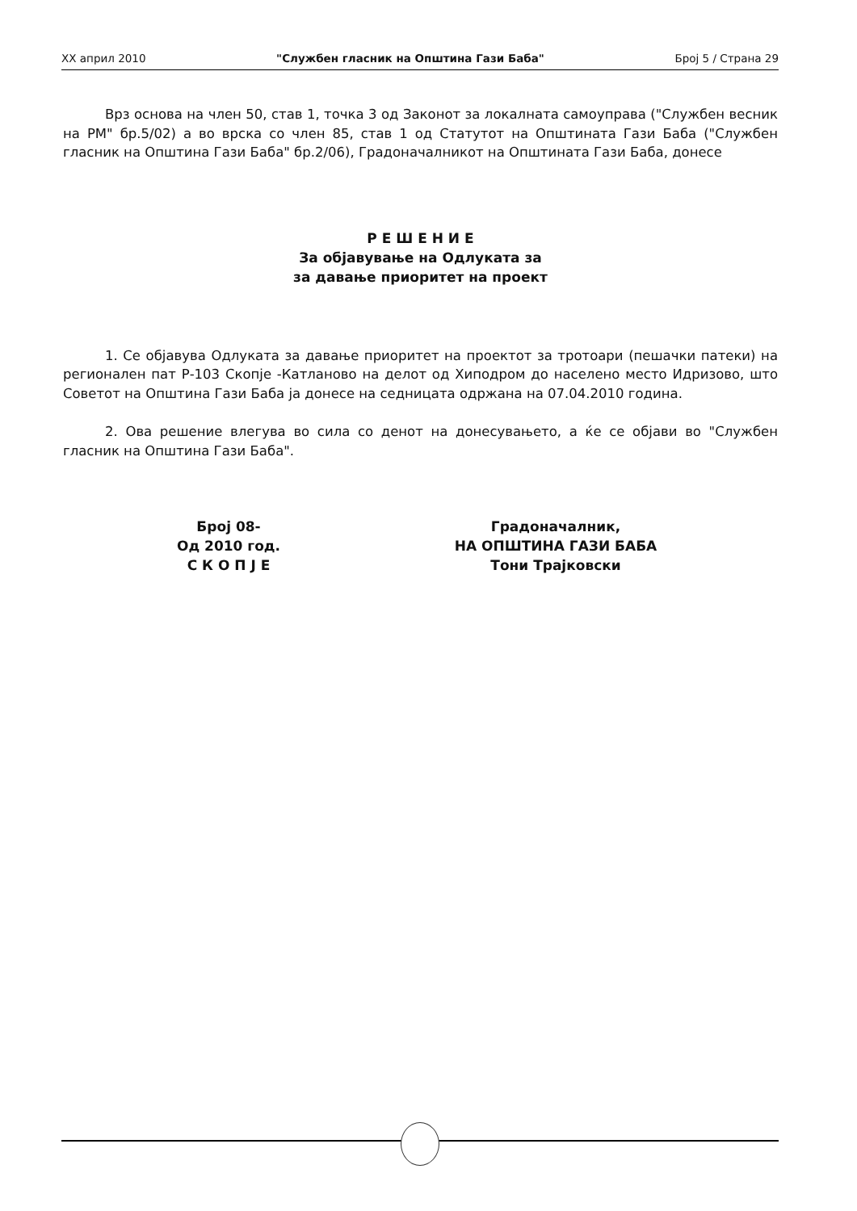XX април 2010 "Службен гласник на Општина Гази Баба" Број 5 / Страна 29
Врз основа на член 50, став 1, точка 3 од Законот за локалната самоуправа ("Службен весник на РМ" бр.5/02) а во врска со член 85, став 1 од Статутот на Општината Гази Баба ("Службен гласник на Општина Гази Баба" бр.2/06), Градоначалникот на Општината Гази Баба, донесе
Р Е Ш Е Н И Е
За објавување на Одлуката за
за давање приоритет на проект
1. Се објавува Одлуката за давање приоритет на проектот за тротоари (пешачки патеки) на регионален пат Р-103 Скопје -Катланово на делот од Хиподром до населено место Идризово, што Советот на Општина Гази Баба ја донесе на седницата одржана на 07.04.2010 година.
2. Ова решение влегува во сила со денот на донесувањето, а ќе се објави во "Службен гласник на Општина Гази Баба".
Број 08-
Од 2010 год.
С К О П Ј Е
Градоначалник,
НА ОПШТИНА ГАЗИ БАБА
Тони Трајковски